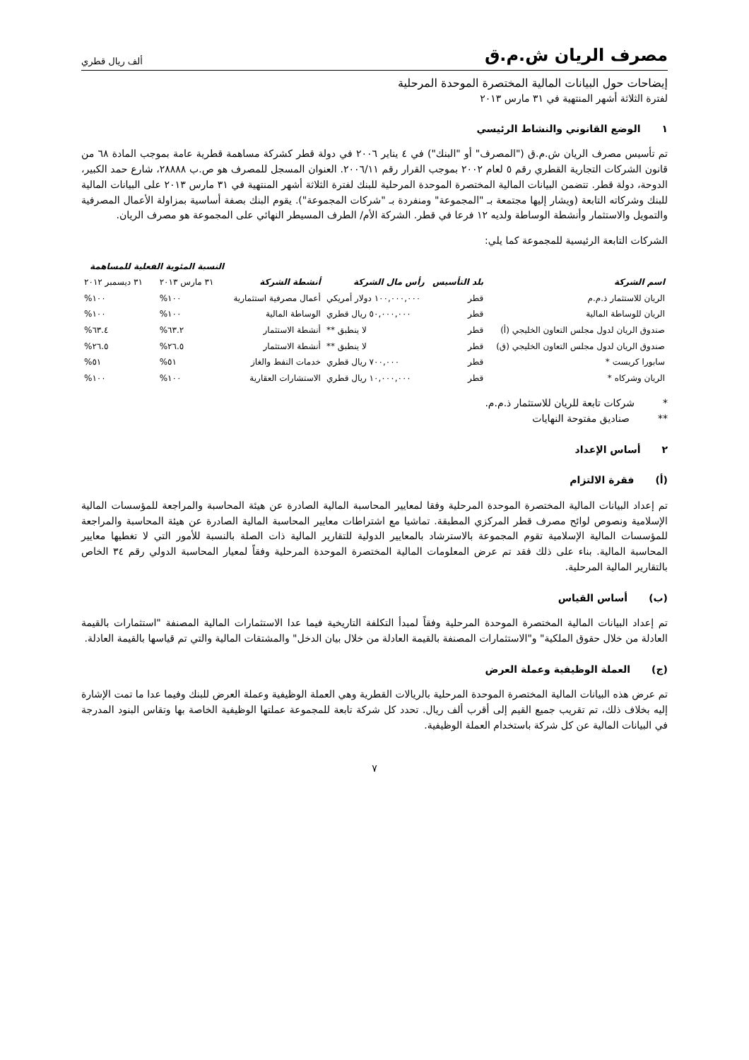مصرف الريان ش.م.ق ألف ريال قطري
إيضاحات حول البيانات المالية المختصرة الموحدة المرحلية
لفترة الثلاثة أشهر المنتهية في ٣١ مارس ٢٠١٣
١ الوضع القانوني والنشاط الرئيسي
تم تأسيس مصرف الريان ش.م.ق ("المصرف" أو "البنك") في ٤ يناير ٢٠٠٦ في دولة قطر كشركة مساهمة قطرية عامة بموجب المادة ٦٨ من قانون الشركات التجارية القطري رقم ٥ لعام ٢٠٠٢ بموجب القرار رقم ٢٠٠٦/١١. العنوان المسجل للمصرف هو ص.ب ٢٨٨٨٨، شارع حمد الكبير، الدوحة، دولة قطر. تتضمن البيانات المالية المختصرة الموحدة المرحلية للبنك لفترة الثلاثة أشهر المنتهية في ٣١ مارس ٢٠١٣ على البيانات المالية للبنك وشركاته التابعة (ويشار إليها مجتمعة بـ "المجموعة" ومنفردة بـ "شركات المجموعة"). يقوم البنك بصفة أساسية بمزاولة الأعمال المصرفية والتمويل والاستثمار وأنشطة الوساطة ولديه ١٢ فرعا في قطر. الشركة الأم/ الطرف المسيطر النهائي على المجموعة هو مصرف الريان.
الشركات التابعة الرئيسية للمجموعة كما يلي:
| اسم الشركة | بلد التأسيس | رأس مال الشركة | أنشطة الشركة | النسبة المئوية الفعلية للمساهمة | |
| --- | --- | --- | --- | --- | --- |
| | | | | ٣١ مارس ٢٠١٣ | ٣١ ديسمبر ٢٠١٢ |
| الريان للاستثمار ذ.م.م | قطر | ١٠٠,٠٠٠,٠٠٠ دولار أمريكي | أعمال مصرفية استثمارية | ١٠٠% | ١٠٠% |
| الريان للوساطة المالية | قطر | ٥٠,٠٠٠,٠٠٠ ريال قطري | الوساطة المالية | ١٠٠% | ١٠٠% |
| صندوق الريان لدول مجلس التعاون الخليجي (أ) | قطر | لا ينطبق ** | أنشطة الاستثمار | ٦٣.٢% | ٦٣.٤% |
| صندوق الريان لدول مجلس التعاون الخليجي (ق) | قطر | لا ينطبق ** | أنشطة الاستثمار | ٢٦.٥% | ٢٦.٥% |
| سابورا كريست * | قطر | ٧٠٠,٠٠٠ ريال قطري | خدمات النفط والغاز | ٥١% | ٥١% |
| الريان وشركاه * | قطر | ١٠,٠٠٠,٠٠٠ ريال قطري | الاستشارات العقارية | ١٠٠% | ١٠٠% |
* شركات تابعة للريان للاستثمار ذ.م.م.
** صناديق مفتوحة النهايات
٢ أساس الإعداد
(أ) فقرة الالتزام
تم إعداد البيانات المالية المختصرة الموحدة المرحلية وفقا لمعايير المحاسبة المالية الصادرة عن هيئة المحاسبة والمراجعة للمؤسسات المالية الإسلامية ونصوص لوائح مصرف قطر المركزي المطبقة. تماشيا مع اشتراطات معايير المحاسبة المالية الصادرة عن هيئة المحاسبة والمراجعة للمؤسسات المالية الإسلامية تقوم المجموعة بالاسترشاد بالمعايير الدولية للتقارير المالية ذات الصلة بالنسبة للأمور التي لا تغطيها معايير المحاسبة المالية. بناء على ذلك فقد تم عرض المعلومات المالية المختصرة الموحدة المرحلية وفقاً لمعيار المحاسبة الدولي رقم ٣٤ الخاص بالتقارير المالية المرحلية.
(ب) أساس القياس
تم إعداد البيانات المالية المختصرة الموحدة المرحلية وفقاً لمبدأ التكلفة التاريخية فيما عدا الاستثمارات المالية المصنفة "استثمارات بالقيمة العادلة من خلال حقوق الملكية" و"الاستثمارات المصنفة بالقيمة العادلة من خلال بيان الدخل" والمشتقات المالية والتي تم قياسها بالقيمة العادلة.
(ج) العملة الوظيفية وعملة العرض
تم عرض هذه البيانات المالية المختصرة الموحدة المرحلية بالريالات القطرية وهي العملة الوظيفية وعملة العرض للبنك وفيما عدا ما تمت الإشارة إليه بخلاف ذلك، تم تقريب جميع القيم إلى أقرب ألف ريال. تحدد كل شركة تابعة للمجموعة عملتها الوظيفية الخاصة بها وتقاس البنود المدرجة في البيانات المالية عن كل شركة باستخدام العملة الوظيفية.
٧